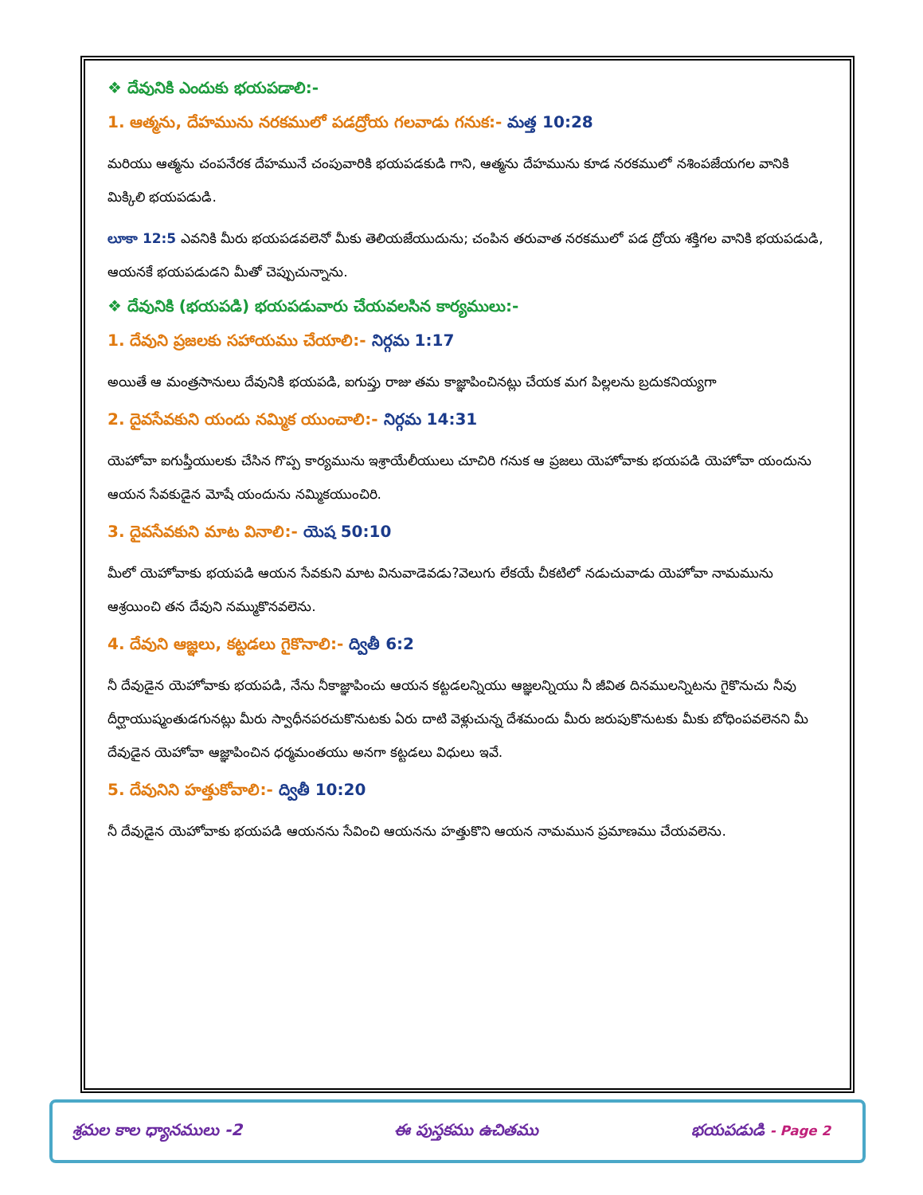❖ దేవునికి ఎందుకు భయపడాలి:-
1. ఆత్మను, దేహమును నరకములో పడద్రోయ గలవాడు గనుక:- మత్త 10:28
మరియు ఆత్మను చంపనేరక దేహమునే చంపువారికి భయపడకుడి గాని, ఆత్మను దేహమును కూడ నరకములో నశింపజేయగల వానికి మిక్కిలి భయపడుడి.
లూకా 12:5 ఎవనికి మీరు భయపడవలెనో మీకు తెలియజేయుదును; చంపిన తరువాత నరకములో పడ ద్రోయ శక్తిగల వానికి భయపడుడి, ఆయనకే భయపడుడని మీతో చెప్పుచున్నాను.
❖ దేవునికి (భయపడి) భయపడువారు చేయవలసిన కార్యములు:-
1. దేవుని ప్రజలకు సహాయము చేయాలి:- నిర్గమ 1:17
అయితే ఆ మంత్రసానులు దేవునికి భయపడి, ఐగుప్తు రాజు తమ కాజ్ఞాపించినట్లు చేయక మగ పిల్లలను బ్రదుకనియ్యగా
2. దైవసేవకుని యందు నమ్మిక యుంచాలి:- నిర్గమ 14:31
యెహోవా ఐగుప్తీయులకు చేసిన గొప్ప కార్యమును ఇశ్రాయేలీయులు చూచిరి గనుక ఆ ప్రజలు యెహోవాకు భయపడి యెహోవా యందును ఆయన సేవకుడైన మోషే యందును నమ్మికయుంచిరి.
3. దైవసేవకుని మాట వినాలి:- యెష 50:10
మీలో యెహోవాకు భయపడి ఆయన సేవకుని మాట వినువాడెవడు?వెలుగు లేకయే చీకటిలో నడుచువాడు యెహోవా నామమును ఆశ్రయించి తన దేవుని నమ్ముకొనవలెను.
4. దేవుని ఆజ్ఞలు, కట్టడలు గైకొనాలి:- ద్వితీ 6:2
నీ దేవుడైన యెహోవాకు భయపడి, నేను నీకాజ్ఞాపించు ఆయన కట్టడలన్నియు ఆజ్ఞలన్నియు నీ జీవిత దినములన్నిటను గైకొనుచు నీవు దీర్ఘాయుష్మంతుడగునట్లు మీరు స్వాధీనపరచుకొనుటకు ఏరు దాటి వెళ్లుచున్న దేశమందు మీరు జరుపుకొనుటకు మీకు బోధింపవలెనని మీ దేవుడైన యెహోవా ఆజ్ఞాపించిన ధర్మమంతయు అనగా కట్టడలు విధులు ఇవే.
5. దేవునిని హత్తుకోవాలి:- ద్వితీ 10:20
నీ దేవుడైన యెహోవాకు భయపడి ఆయనను సేవించి ఆయనను హత్తుకొని ఆయన నామమున ప్రమాణము చేయవలెను.
శ్రమల కాల ధ్యానములు -2 ఈ పుస్తకము ఉచితము భయపడుడి - Page 2